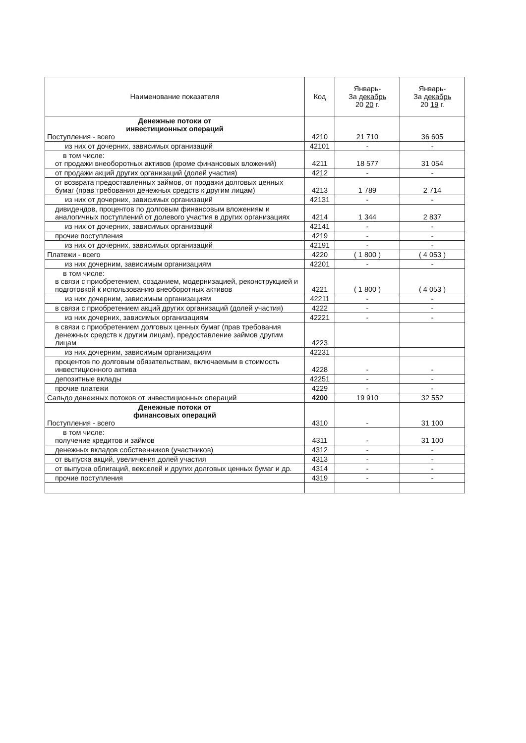| Наименование показателя | Код | Январь- За декабрь 20 20 г. | Январь- За декабрь 20 19 г. |
| --- | --- | --- | --- |
| Денежные потоки от инвестиционных операций Поступления - всего | 4210 | 21 710 | 36 605 |
| из них от дочерних, зависимых организаций | 42101 | - | - |
| в том числе: от продажи внеоборотных активов (кроме финансовых вложений) | 4211 | 18 577 | 31 054 |
| от продажи акций других организаций (долей участия) | 4212 | - | - |
| от возврата предоставленных займов, от продажи долговых ценных бумаг (прав требования денежных средств к другим лицам) | 4213 | 1 789 | 2 714 |
| из них от дочерних, зависимых организаций | 42131 | - | - |
| дивидендов, процентов по долговым финансовым вложениям и аналогичных поступлений от долевого участия в других организациях | 4214 | 1 344 | 2 837 |
| из них от дочерних, зависимых организаций | 42141 | - | - |
| прочие поступления | 4219 | - | - |
| из них от дочерних, зависимых организаций | 42191 | - | - |
| Платежи - всего | 4220 | ( 1 800 ) | ( 4 053 ) |
| из них дочерним, зависимым организациям | 42201 | - | - |
| в том числе: в связи с приобретением, созданием, модернизацией, реконструкцией и подготовкой к использованию внеоборотных активов | 4221 | ( 1 800 ) | ( 4 053 ) |
| из них дочерним, зависимым организациям | 42211 | - | - |
| в связи с приобретением акций других организаций (долей участия) | 4222 | - | - |
| из них дочерних, зависимых организациям | 42221 | - | - |
| в связи с приобретением долговых ценных бумаг (прав требования денежных средств к другим лицам), предоставление займов другим лицам | 4223 | | |
| из них дочерним, зависимым организациям | 42231 | | |
| процентов по долговым обязательствам, включаемым в стоимость инвестиционного актива | 4228 | - | - |
| депозитные вклады | 42251 | - | - |
| прочие платежи | 4229 | - | - |
| Сальдо денежных потоков от инвестиционных операций | 4200 | 19 910 | 32 552 |
| Денежные потоки от финансовых операций Поступления - всего | 4310 | - | 31 100 |
| в том числе: получение кредитов и займов | 4311 | - | 31 100 |
| денежных вкладов собственников (участников) | 4312 | - | - |
| от выпуска акций, увеличения долей участия | 4313 | - | - |
| от выпуска облигаций, векселей и других долговых ценных бумаг и др. | 4314 | - | - |
| прочие поступления | 4319 | - | - |